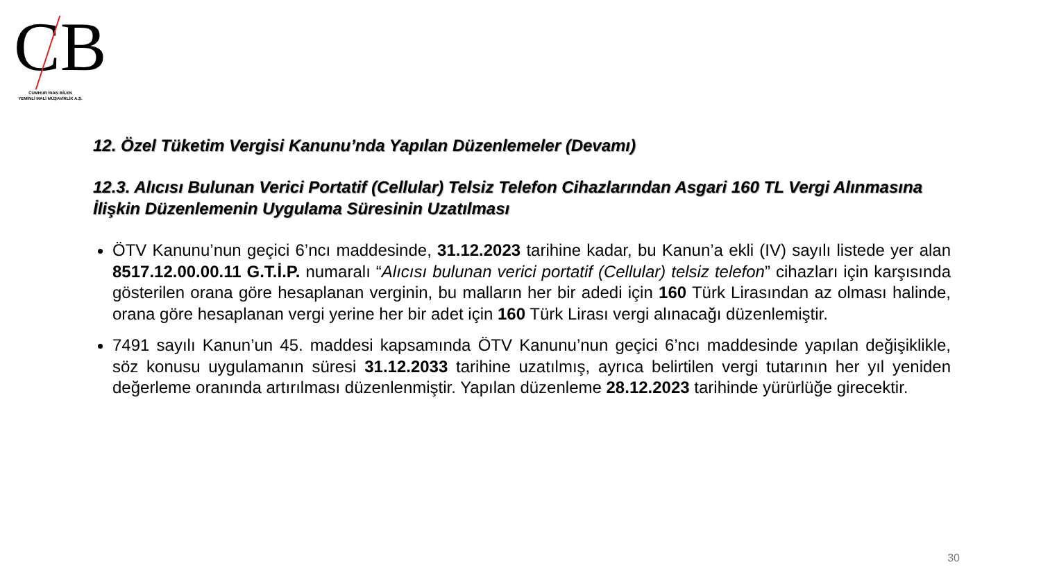CB
CUMHUR İNAN BİLEN
YEMİNLİ MALİ MÜŞAVİRLİK A.Ş.
12. Özel Tüketim Vergisi Kanunu’nda Yapılan Düzenlemeler (Devamı)
12.3. Alıcısı Bulunan Verici Portatif (Cellular) Telsiz Telefon Cihazlarından Asgari 160 TL Vergi Alınmasına İlişkin Düzenlemenin Uygulama Süresinin Uzatılması
ÖTV Kanunu’nun geçici 6’ncı maddesinde, 31.12.2023 tarihine kadar, bu Kanun’a ekli (IV) sayılı listede yer alan 8517.12.00.00.11 G.T.İ.P. numaralı “Alıcısı bulunan verici portatif (Cellular) telsiz telefon” cihazları için karşısında gösterilen orana göre hesaplanan verginin, bu malların her bir adedi için 160 Türk Lirasından az olması halinde, orana göre hesaplanan vergi yerine her bir adet için 160 Türk Lirası vergi alınacağı düzenlemiştir.
7491 sayılı Kanun’un 45. maddesi kapsamında ÖTV Kanunu’nun geçici 6’ncı maddesinde yapılan değişiklikle, söz konusu uygulamanın süresi 31.12.2033 tarihine uzatılmış, ayrıca belirtilen vergi tutarının her yıl yeniden değerleme oranında artırılması düzenlenmiştir. Yapılan düzenleme 28.12.2023 tarihinde yürürlüğe girecektir.
30